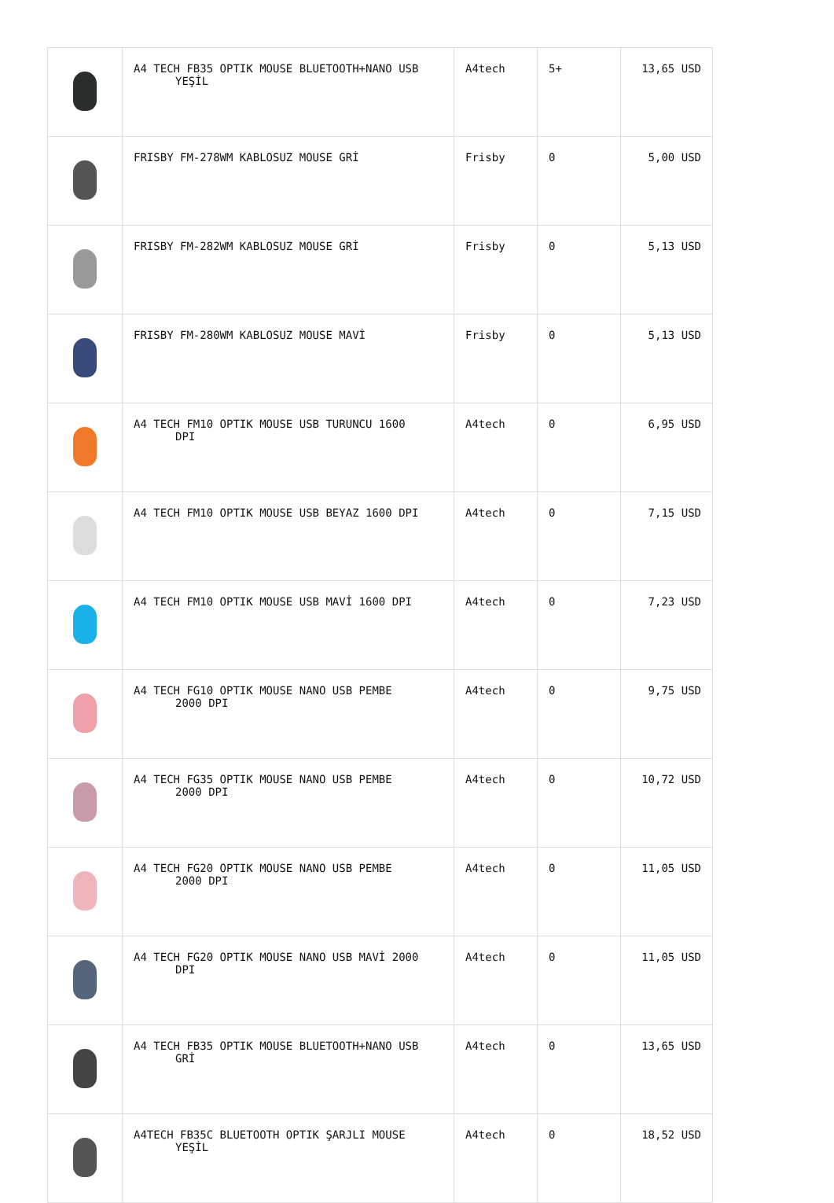| | A4 TECH FB35 OPTIK MOUSE BLUETOOTH+NANO USB YEŞİL | A4tech | 5+ | 13,65 USD |
| | FRISBY FM-278WM KABLOSUZ MOUSE GRİ | Frisby | 0 | 5,00 USD |
| | FRISBY FM-282WM KABLOSUZ MOUSE GRİ | Frisby | 0 | 5,13 USD |
| | FRISBY FM-280WM KABLOSUZ MOUSE MAVİ | Frisby | 0 | 5,13 USD |
| | A4 TECH FM10 OPTIK MOUSE USB TURUNCU 1600 DPI | A4tech | 0 | 6,95 USD |
| | A4 TECH FM10 OPTIK MOUSE USB BEYAZ 1600 DPI | A4tech | 0 | 7,15 USD |
| | A4 TECH FM10 OPTIK MOUSE USB MAVİ 1600 DPI | A4tech | 0 | 7,23 USD |
| | A4 TECH FG10 OPTIK MOUSE NANO USB PEMBE 2000 DPI | A4tech | 0 | 9,75 USD |
| | A4 TECH FG35 OPTIK MOUSE NANO USB PEMBE 2000 DPI | A4tech | 0 | 10,72 USD |
| | A4 TECH FG20 OPTIK MOUSE NANO USB PEMBE 2000 DPI | A4tech | 0 | 11,05 USD |
| | A4 TECH FG20 OPTIK MOUSE NANO USB MAVİ 2000 DPI | A4tech | 0 | 11,05 USD |
| | A4 TECH FB35 OPTIK MOUSE BLUETOOTH+NANO USB GRİ | A4tech | 0 | 13,65 USD |
| | A4TECH FB35C BLUETOOTH OPTIK ŞARJLI MOUSE YEŞİL | A4tech | 0 | 18,52 USD |